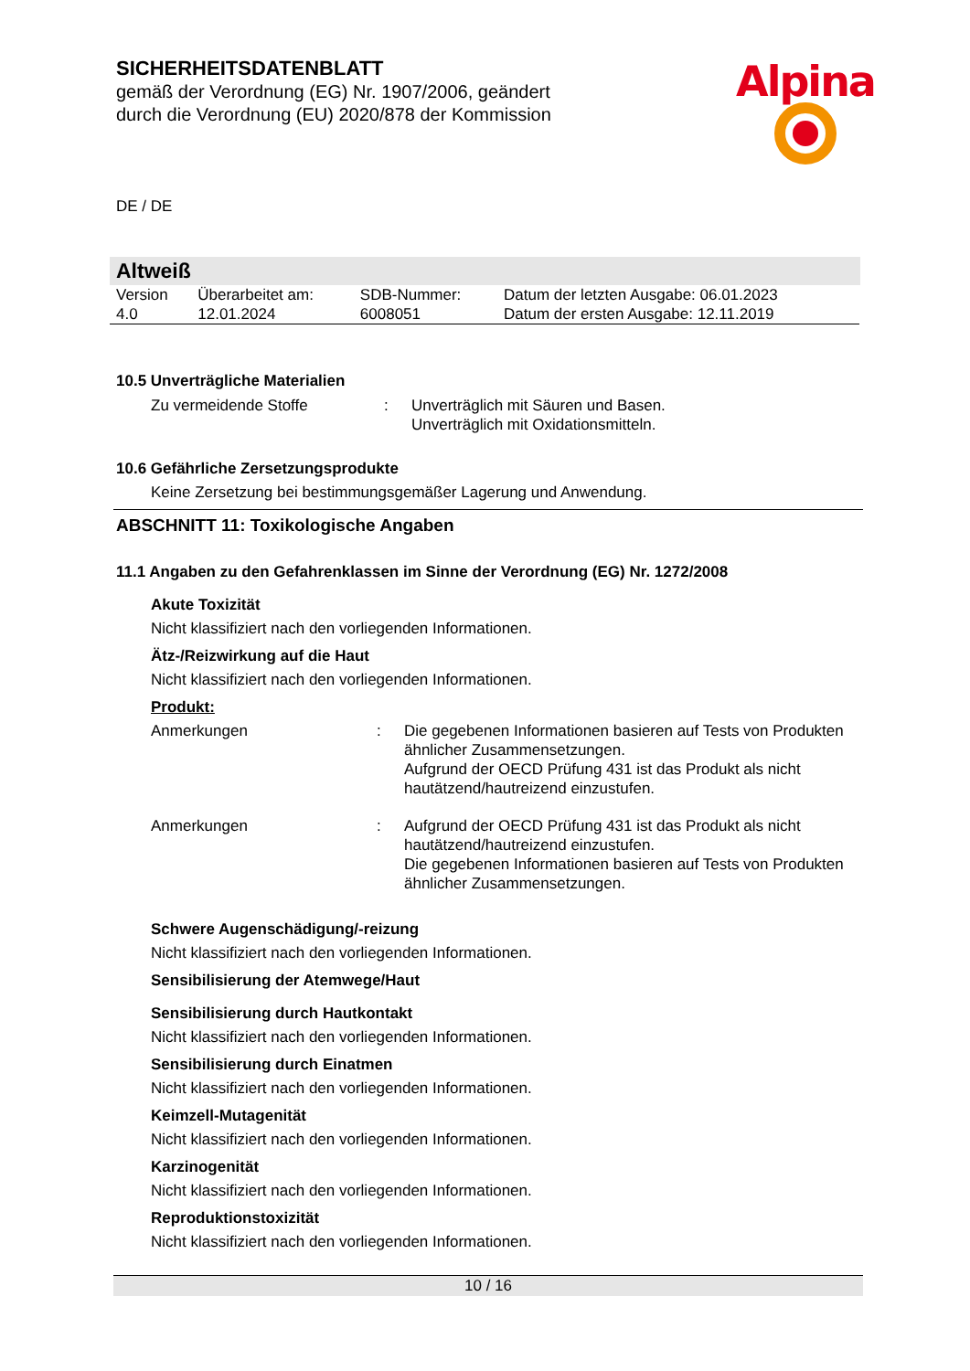Alpina
SICHERHEITSDATENBLATT
gemäß der Verordnung (EG) Nr. 1907/2006, geändert
durch die Verordnung (EU) 2020/878 der Kommission
DE / DE
Altweiß
| Version | Überarbeitet am: | SDB-Nummer: | Datum der letzten Ausgabe: 06.01.2023 |
| 4.0 | 12.01.2024 | 6008051 | Datum der ersten Ausgabe: 12.11.2019 |
10.5 Unverträgliche Materialien
Zu vermeidende Stoffe : Unverträglich mit Säuren und Basen.
Unverträglich mit Oxidationsmitteln.
10.6 Gefährliche Zersetzungsprodukte
Keine Zersetzung bei bestimmungsgemäßer Lagerung und Anwendung.
ABSCHNITT 11: Toxikologische Angaben
11.1 Angaben zu den Gefahrenklassen im Sinne der Verordnung (EG) Nr. 1272/2008
Akute Toxizität
Nicht klassifiziert nach den vorliegenden Informationen.
Ätz-/Reizwirkung auf die Haut
Nicht klassifiziert nach den vorliegenden Informationen.
Produkt:
Anmerkungen : Die gegebenen Informationen basieren auf Tests von Produkten ähnlicher Zusammensetzungen.
Aufgrund der OECD Prüfung 431 ist das Produkt als nicht hautätzend/hautreizend einzustufen.
Anmerkungen : Aufgrund der OECD Prüfung 431 ist das Produkt als nicht hautätzend/hautreizend einzustufen.
Die gegebenen Informationen basieren auf Tests von Produkten ähnlicher Zusammensetzungen.
Schwere Augenschädigung/-reizung
Nicht klassifiziert nach den vorliegenden Informationen.
Sensibilisierung der Atemwege/Haut
Sensibilisierung durch Hautkontakt
Nicht klassifiziert nach den vorliegenden Informationen.
Sensibilisierung durch Einatmen
Nicht klassifiziert nach den vorliegenden Informationen.
Keimzell-Mutagenität
Nicht klassifiziert nach den vorliegenden Informationen.
Karzinogenität
Nicht klassifiziert nach den vorliegenden Informationen.
Reproduktionstoxizität
Nicht klassifiziert nach den vorliegenden Informationen.
10 / 16